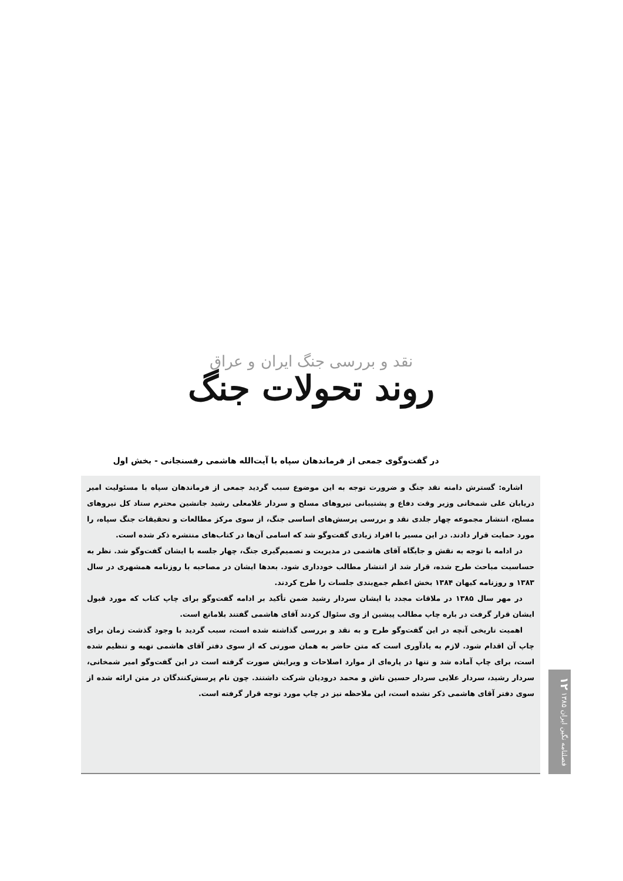نقد و بررسی جنگ ایران و عراق
روند تحولات جنگ
در گفت‌وگوی جمعی از فرماندهان سپاه با آیت‌الله هاشمی رفسنجانی - بخش اول
اشاره: گسترش دامنه نقد جنگ و ضرورت توجه به این موضوع سبب گردید جمعی از فرماندهان سپاه با مسئولیت امیر دریابان علی شمخانی وزیر وقت دفاع و پشتیبانی نیروهای مسلح و سردار غلامعلی رشید جانشین محترم ستاد کل نیروهای مسلح، انتشار مجموعه چهار جلدی نقد و بررسی پرسش‌های اساسی جنگ، از سوی مرکز مطالعات و تحقیقات جنگ سپاه، را مورد حمایت قرار دادند. در این مسیر با افراد زیادی گفت‌وگو شد که اسامی آن‌ها در کتاب‌های منتشره ذکر شده است.
در ادامه با توجه به نقش و جایگاه آقای هاشمی در مدیریت و تصمیم‌گیری جنگ، چهار جلسه با ایشان گفت‌وگو شد. نظر به حساسیت مباحث طرح شده، قرار شد از انتشار مطالب خودداری شود. بعدها ایشان در مصاحبه با روزنامه همشهری در سال ۱۳۸۳ و روزنامه کیهان ۱۳۸۴ بخش اعظم جمع‌بندی جلسات را طرح کردند.
در مهر سال ۱۳۸۵ در ملاقات مجدد با ایشان سردار رشید ضمن تأکید بر ادامه گفت‌وگو برای چاپ کتاب که مورد قبول ایشان قرار گرفت در باره چاپ مطالب پیشین از وی سئوال کردند آقای هاشمی گفتند بلامانع است.
اهمیت تاریخی آنچه در این گفت‌وگو طرح و به نقد و بررسی گذاشته شده است، سبب گردید با وجود گذشت زمان برای چاپ آن اقدام شود. لازم به یادآوری است که متن حاضر به همان صورتی که از سوی دفتر آقای هاشمی تهیه و تنظیم شده است، برای چاپ آماده شد و تنها در پاره‌ای از موارد اصلاحات و ویرایش صورت گرفته است در این گفت‌وگو امیر شمخانی، سردار رشید، سردار علایی سردار حسین تاش و محمد درودیان شرکت داشتند. چون نام پرسش‌کنندگان در متن ارائه شده از سوی دفتر آقای هاشمی ذکر نشده است، این ملاحظه نیز در چاپ مورد توجه قرار گرفته است.
فصلنامه نگین ایران ۱۳۸۵ ۱۲